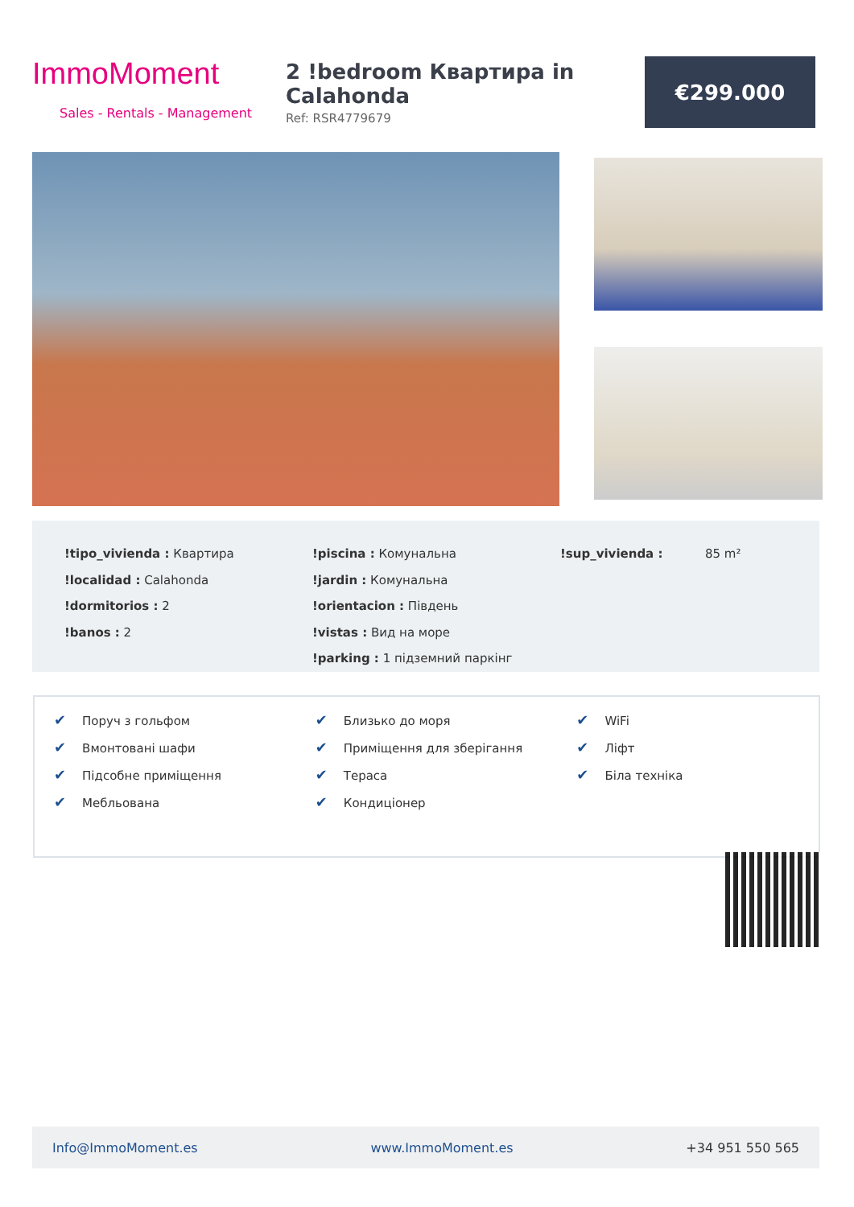ImmoMoment
Sales - Rentals - Management
2 !bedroom Квартира in Calahonda
Ref: RSR4779679
€299.000
!tipo_vivienda : Квартира
!localidad : Calahonda
!dormitorios : 2
!banos : 2
!piscina : Комунальна
!jardin : Комунальна
!orientacion : Південь
!vistas : Вид на море
!parking : 1 підземний паркінг
!sup_vivienda : 85 m²
✔ Поруч з гольфом
✔ Вмонтовані шафи
✔ Підсобне приміщення
✔ Мебльована
✔ Близько до моря
✔ Приміщення для зберігання
✔ Тераса
✔ Кондиціонер
✔ WiFi
✔ Ліфт
✔ Біла техніка
Info@ImmoMoment.es www.ImmoMoment.es +34 951 550 565